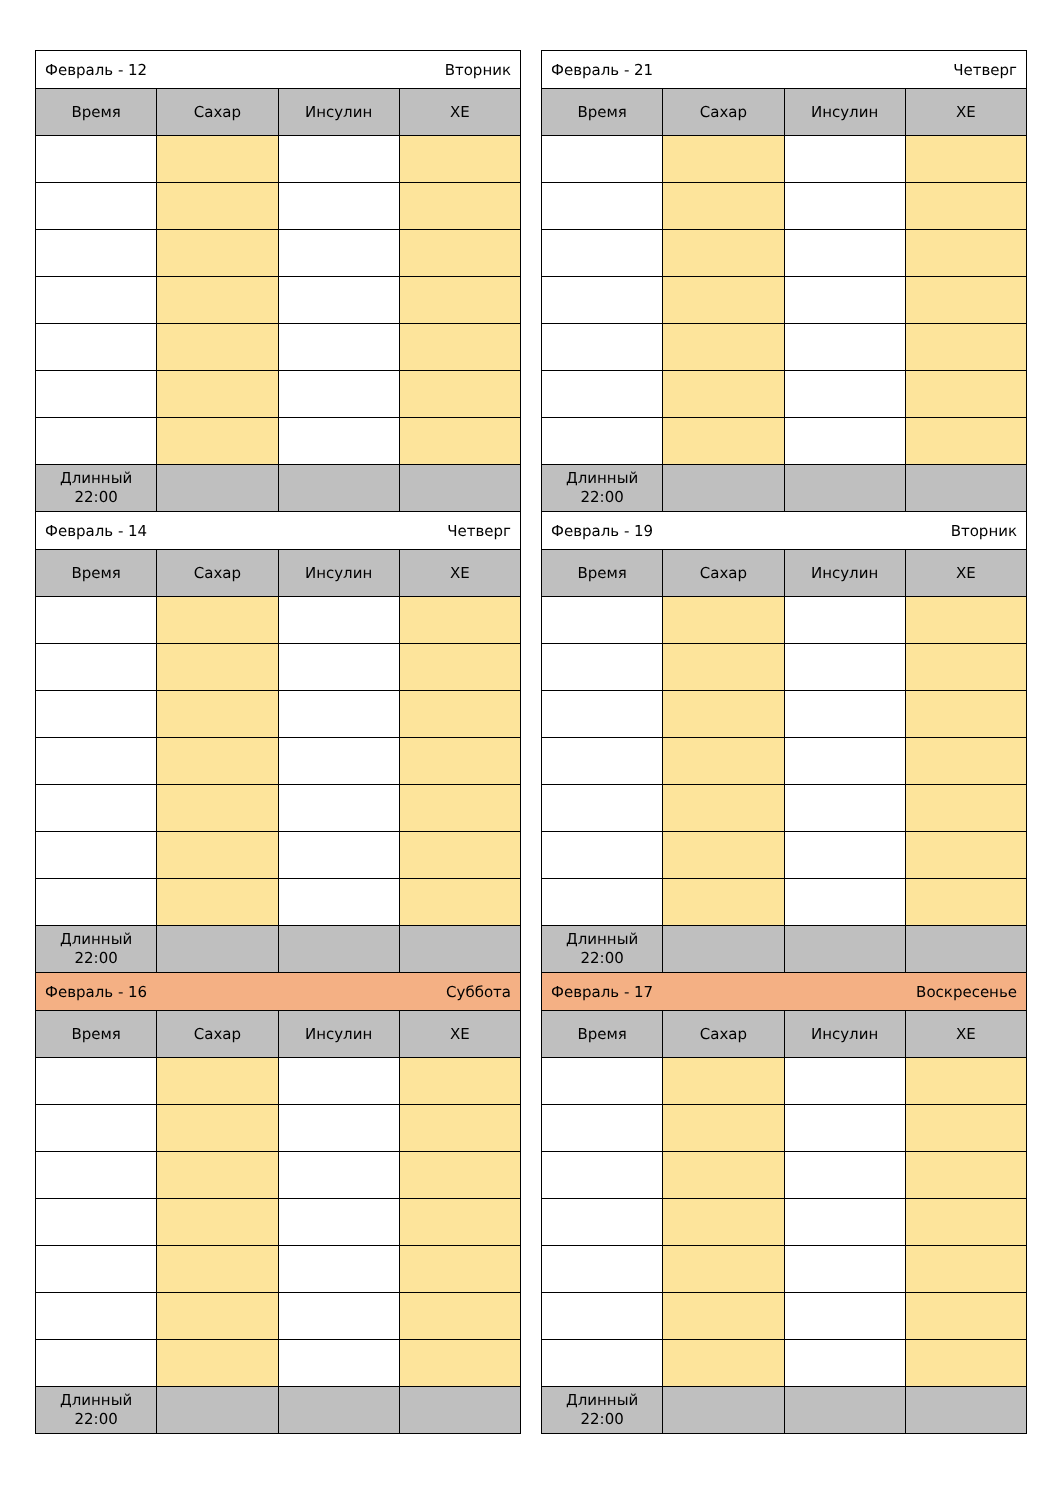| Февраль - 12 Вторник | | | |
| Время | Сахар | Инсулин | ХЕ |
| Длинный 22:00 | | | |
| Февраль - 14 Четверг | | | |
| Время | Сахар | Инсулин | ХЕ |
| Длинный 22:00 | | | |
| Февраль - 16 Суббота | | | |
| Время | Сахар | Инсулин | ХЕ |
| Длинный 22:00 | | | |
| Февраль - 21 Четверг | | | |
| Время | Сахар | Инсулин | ХЕ |
| Длинный 22:00 | | | |
| Февраль - 19 Вторник | | | |
| Время | Сахар | Инсулин | ХЕ |
| Длинный 22:00 | | | |
| Февраль - 17 Воскресенье | | | |
| Время | Сахар | Инсулин | ХЕ |
| Длинный 22:00 | | | |